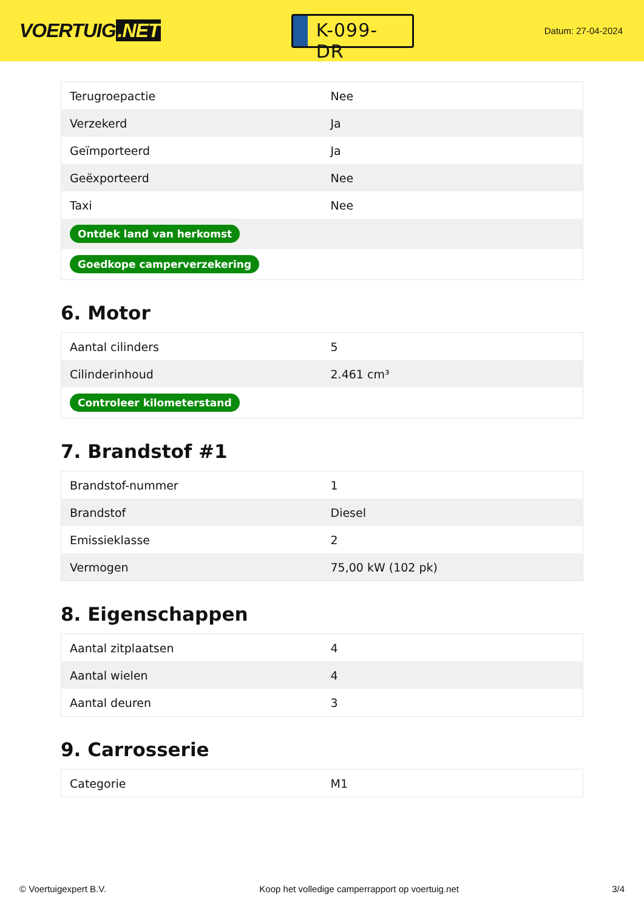VOERTUIG.NET
K-099-DR
Datum: 27-04-2024
| Terugroepactie | Nee |
| Verzekerd | Ja |
| Geïmporteerd | Ja |
| Geëxporteerd | Nee |
| Taxi | Nee |
| Ontdek land van herkomst | |
| Goedkope camperverzekering | |
6. Motor
| Aantal cilinders | 5 |
| Cilinderinhoud | 2.461 cm³ |
| Controleer kilometerstand | |
7. Brandstof #1
| Brandstof-nummer | 1 |
| Brandstof | Diesel |
| Emissieklasse | 2 |
| Vermogen | 75,00 kW (102 pk) |
8. Eigenschappen
| Aantal zitplaatsen | 4 |
| Aantal wielen | 4 |
| Aantal deuren | 3 |
9. Carrosserie
| Categorie | M1 |
© Voertuigexpert B.V. Koop het volledige camperrapport op voertuig.net 3/4